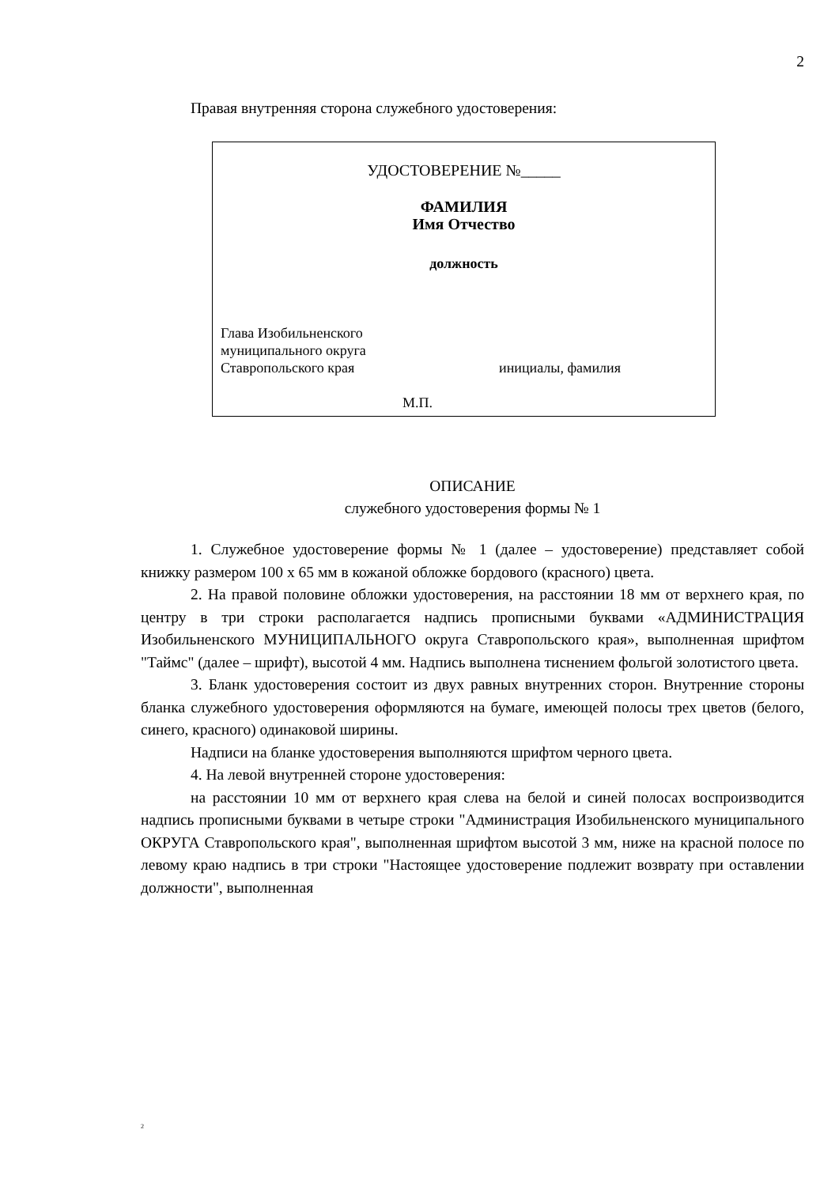2
Правая внутренняя сторона служебного удостоверения:
УДОСТОВЕРЕНИЕ №_____
ФАМИЛИЯ
Имя Отчество
должность
Глава Изобильненского
муниципального округа
Ставропольского края инициалы, фамилия
М.П.
ОПИСАНИЕ
служебного удостоверения формы № 1
1. Служебное удостоверение формы № 1 (далее – удостоверение) представляет собой книжку размером 100 х 65 мм в кожаной обложке бордового (красного) цвета.
2. На правой половине обложки удостоверения, на расстоянии 18 мм от верхнего края, по центру в три строки располагается надпись прописными буквами «АДМИНИСТРАЦИЯ Изобильненского МУНИЦИПАЛЬНОГО округа Ставропольского края», выполненная шрифтом "Таймс" (далее – шрифт), высотой 4 мм. Надпись выполнена тиснением фольгой золотистого цвета.
3. Бланк удостоверения состоит из двух равных внутренних сторон. Внутренние стороны бланка служебного удостоверения оформляются на бумаге, имеющей полосы трех цветов (белого, синего, красного) одинаковой ширины.
Надписи на бланке удостоверения выполняются шрифтом черного цвета.
4. На левой внутренней стороне удостоверения:
на расстоянии 10 мм от верхнего края слева на белой и синей полосах воспроизводится надпись прописными буквами в четыре строки "Администрация Изобильненского муниципального ОКРУГА Ставропольского края", выполненная шрифтом высотой 3 мм, ниже на красной полосе по левому краю надпись в три строки "Настоящее удостоверение подлежит возврату при оставлении должности", выполненная
2